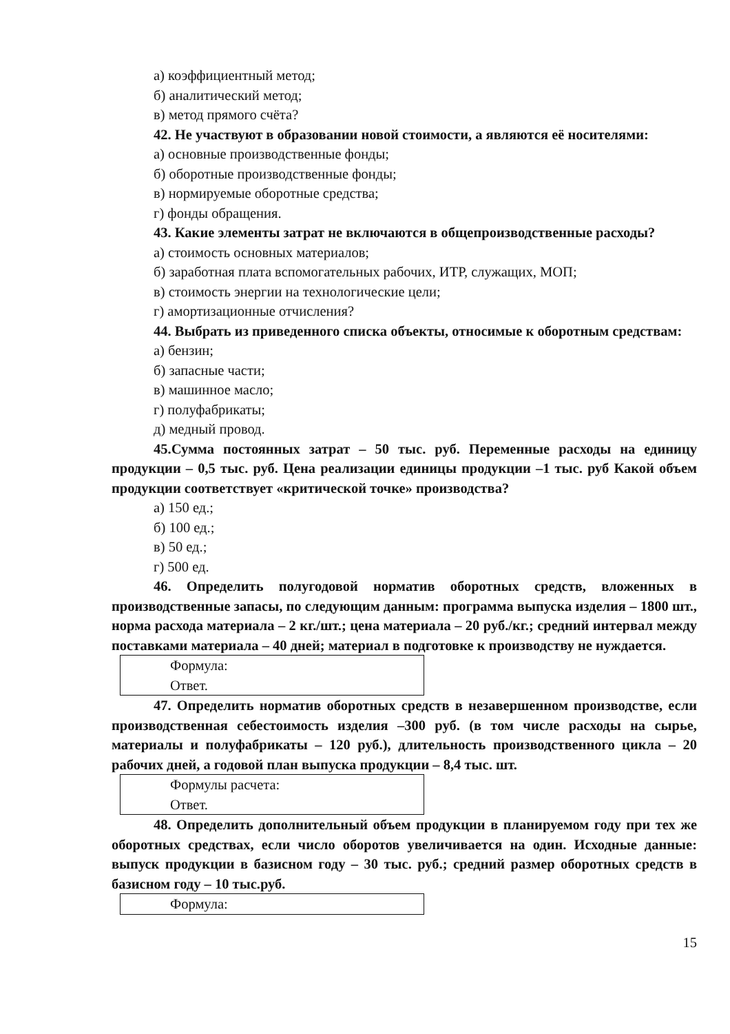а) коэффициентный метод;
б) аналитический метод;
в) метод прямого счёта?
42. Не участвуют в образовании новой стоимости, а являются её носителями:
а) основные производственные фонды;
б) оборотные производственные фонды;
в) нормируемые оборотные средства;
г) фонды обращения.
43. Какие элементы затрат не включаются в общепроизводственные расходы?
а) стоимость основных материалов;
б) заработная плата вспомогательных рабочих, ИТР, служащих, МОП;
в) стоимость энергии на технологические цели;
г) амортизационные отчисления?
44. Выбрать из приведенного списка объекты, относимые к оборотным средствам:
а) бензин;
б) запасные части;
в) машинное масло;
г) полуфабрикаты;
д) медный провод.
45.Сумма постоянных затрат – 50 тыс. руб. Переменные расходы на единицу продукции – 0,5 тыс. руб. Цена реализации единицы продукции –1 тыс. руб Какой объем продукции соответствует «критической точке» производства?
а) 150 ед.;
б) 100 ед.;
в) 50 ед.;
г) 500 ед.
46. Определить полугодовой норматив оборотных средств, вложенных в производственные запасы, по следующим данным: программа выпуска изделия – 1800 шт., норма расхода материала – 2 кг./шт.; цена материала – 20 руб./кг.; средний интервал между поставками материала – 40 дней; материал в подготовке к производству не нуждается.
Формула:
Ответ.
47. Определить норматив оборотных средств в незавершенном производстве, если производственная себестоимость изделия –300 руб. (в том числе расходы на сырье, материалы и полуфабрикаты – 120 руб.), длительность производственного цикла – 20 рабочих дней, а годовой план выпуска продукции – 8,4 тыс. шт.
Формулы расчета:
Ответ.
48. Определить дополнительный объем продукции в планируемом году при тех же оборотных средствах, если число оборотов увеличивается на один. Исходные данные: выпуск продукции в базисном году – 30 тыс. руб.; средний размер оборотных средств в базисном году – 10 тыс.руб.
Формула:
15